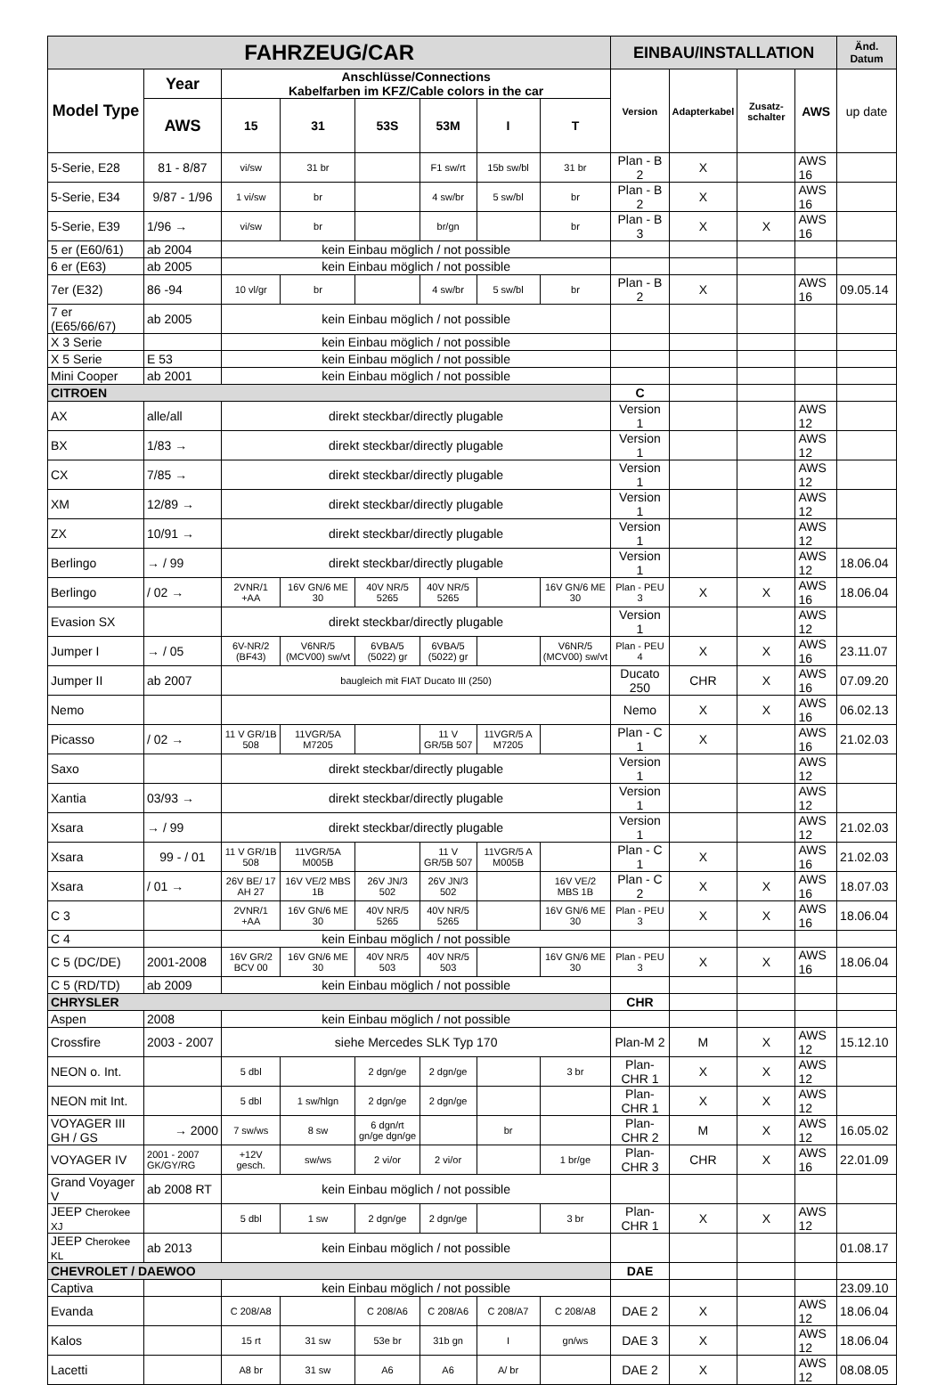| FAHRZEUG/CAR | | | | | | | | EINBAU/INSTALLATION | | | | Änd. Datum |
| --- | --- | --- | --- | --- | --- | --- | --- | --- | --- | --- | --- | --- |
| Model Type | Year | Anschlüsse/Connections Kabelfarben im KFZ/Cable colors in the car | | | | | | Version | Adapterkabel | Zusatz-schalter | AWS | up date |
| | AWS | 15 | 31 | 53S | 53M | I | T | | | | | |
| 5-Serie, E28 | 81 - 8/87 | vi/sw | 31 br | | F1 sw/rt | 15b sw/bl | 31 br | Plan - B 2 | X | | AWS 16 | |
| 5-Serie, E34 | 9/87 - 1/96 | 1 vi/sw | br | | 4 sw/br | 5 sw/bl | br | Plan - B 2 | X | | AWS 16 | |
| 5-Serie, E39 | 1/96 → | vi/sw | br | | br/gn | | br | Plan - B 3 | X | X | AWS 16 | |
| 5 er (E60/61) | ab 2004 | kein Einbau möglich / not possible | | | | | | | | | | |
| 6 er (E63) | ab 2005 | kein Einbau möglich / not possible | | | | | | | | | | |
| 7er (E32) | 86 -94 | 10 vl/gr | br | | 4 sw/br | 5 sw/bl | br | Plan - B 2 | X | | AWS 16 | 09.05.14 |
| 7 er (E65/66/67) | ab 2005 | kein Einbau möglich / not possible | | | | | | | | | | |
| X 3 Serie | | kein Einbau möglich / not possible | | | | | | | | | | |
| X 5 Serie | E 53 | kein Einbau möglich / not possible | | | | | | | | | | |
| Mini Cooper | ab 2001 | kein Einbau möglich / not possible | | | | | | | | | | |
| CITROEN | | | | | | | | C | | | | |
| AX | alle/all | direkt steckbar/directly plugable | | | | | | Version 1 | | | AWS 12 | |
| BX | 1/83 → | direkt steckbar/directly plugable | | | | | | Version 1 | | | AWS 12 | |
| CX | 7/85 → | direkt steckbar/directly plugable | | | | | | Version 1 | | | AWS 12 | |
| XM | 12/89 → | direkt steckbar/directly plugable | | | | | | Version 1 | | | AWS 12 | |
| ZX | 10/91 → | direkt steckbar/directly plugable | | | | | | Version 1 | | | AWS 12 | |
| Berlingo | → / 99 | direkt steckbar/directly plugable | | | | | | Version 1 | | | AWS 12 | 18.06.04 |
| Berlingo | / 02 → | 2VNR/1 +AA | 16V GN/6 ME 30 | 40V NR/5 5265 | 40V NR/5 5265 | | 16V GN/6 ME 30 | Plan - PEU 3 | X | X | AWS 16 | 18.06.04 |
| Evasion SX | | direkt steckbar/directly plugable | | | | | | Version 1 | | | AWS 12 | |
| Jumper I | → / 05 | 6V-NR/2 (BF43) | V6NR/5 (MCV00) sw/vt | 6VBA/5 (5022) gr | 6VBA/5 (5022) gr | | V6NR/5 (MCV00) sw/vt | Plan - PEU 4 | X | X | AWS 16 | 23.11.07 |
| Jumper II | ab 2007 | baugleich mit FIAT Ducato III (250) | | | | | | Ducato 250 | CHR | X | AWS 16 | 07.09.20 |
| Nemo | | | | | | | | Nemo | X | X | AWS 16 | 06.02.13 |
| Picasso | / 02 → | 11 V GR/1B 508 | 11VGR/5A M7205 | | 11 V GR/5B 507 | 11VGR/5 A M7205 | | Plan - C 1 | X | | AWS 16 | 21.02.03 |
| Saxo | | direkt steckbar/directly plugable | | | | | | Version 1 | | | AWS 12 | |
| Xantia | 03/93 → | direkt steckbar/directly plugable | | | | | | Version 1 | | | AWS 12 | |
| Xsara | → / 99 | direkt steckbar/directly plugable | | | | | | Version 1 | | | AWS 12 | 21.02.03 |
| Xsara | 99 - / 01 | 11 V GR/1B 508 | 11VGR/5A M005B | | 11 V GR/5B 507 | 11VGR/5 A M005B | | Plan - C 1 | X | | AWS 16 | 21.02.03 |
| Xsara | / 01 → | 26V BE/ 17 AH 27 | 16V VE/2 MBS 1B | 26V JN/3 502 | 26V JN/3 502 | | 16V VE/2 MBS 1B | Plan - C 2 | X | X | AWS 16 | 18.07.03 |
| C 3 | | 2VNR/1 +AA | 16V GN/6 ME 30 | 40V NR/5 5265 | 40V NR/5 5265 | | 16V GN/6 ME 30 | Plan - PEU 3 | X | X | AWS 16 | 18.06.04 |
| C 4 | | kein Einbau möglich / not possible | | | | | | | | | | |
| C 5 (DC/DE) | 2001-2008 | 16V GR/2 BCV 00 | 16V GN/6 ME 30 | 40V NR/5 503 | 40V NR/5 503 | | 16V GN/6 ME 30 | Plan - PEU 3 | X | X | AWS 16 | 18.06.04 |
| C 5 (RD/TD) | ab 2009 | kein Einbau möglich / not possible | | | | | | | | | | |
| CHRYSLER | | | | | | | | CHR | | | | |
| Aspen | 2008 | kein Einbau möglich / not possible | | | | | | | | | | |
| Crossfire | 2003 - 2007 | siehe Mercedes SLK Typ 170 | | | | | | Plan-M 2 | M | X | AWS 12 | 15.12.10 |
| NEON o. Int. | | 5 dbl | | 2 dgn/ge | 2 dgn/ge | | 3 br | Plan-CHR 1 | X | X | AWS 12 | |
| NEON mit Int. | | 5 dbl | 1 sw/hlgn | 2 dgn/ge | 2 dgn/ge | | | Plan-CHR 1 | X | X | AWS 12 | |
| VOYAGER III GH / GS | → 2000 | 7 sw/ws | 8 sw | 6 dgn/rt gn/ge dgn/ge | | br | | Plan-CHR 2 | M | X | AWS 12 | 16.05.02 |
| VOYAGER IV | 2001 - 2007 GK/GY/RG | +12V gesch. | sw/ws | 2 vi/or | 2 vi/or | | 1 br/ge | Plan-CHR 3 | CHR | X | AWS 16 | 22.01.09 |
| Grand Voyager V | ab 2008 RT | kein Einbau möglich / not possible | | | | | | | | | | |
| JEEP Cherokee XJ | | 5 dbl | 1 sw | 2 dgn/ge | 2 dgn/ge | | 3 br | Plan-CHR 1 | X | X | AWS 12 | |
| JEEP Cherokee KL | ab 2013 | kein Einbau möglich / not possible | | | | | | | | | | 01.08.17 |
| CHEVROLET / DAEWOO | | | | | | | | DAE | | | | |
| Captiva | | kein Einbau möglich / not possible | | | | | | | | | | 23.09.10 |
| Evanda | | C 208/A8 | | C 208/A6 | C 208/A6 | C 208/A7 | C 208/A8 | DAE 2 | X | | AWS 12 | 18.06.04 |
| Kalos | | 15 rt | 31 sw | 53e br | 31b gn | I | gn/ws | DAE 3 | X | | AWS 12 | 18.06.04 |
| Lacetti | | A8 br | 31 sw | A6 | A6 | A/ br | | DAE 2 | X | | AWS 12 | 08.08.05 |